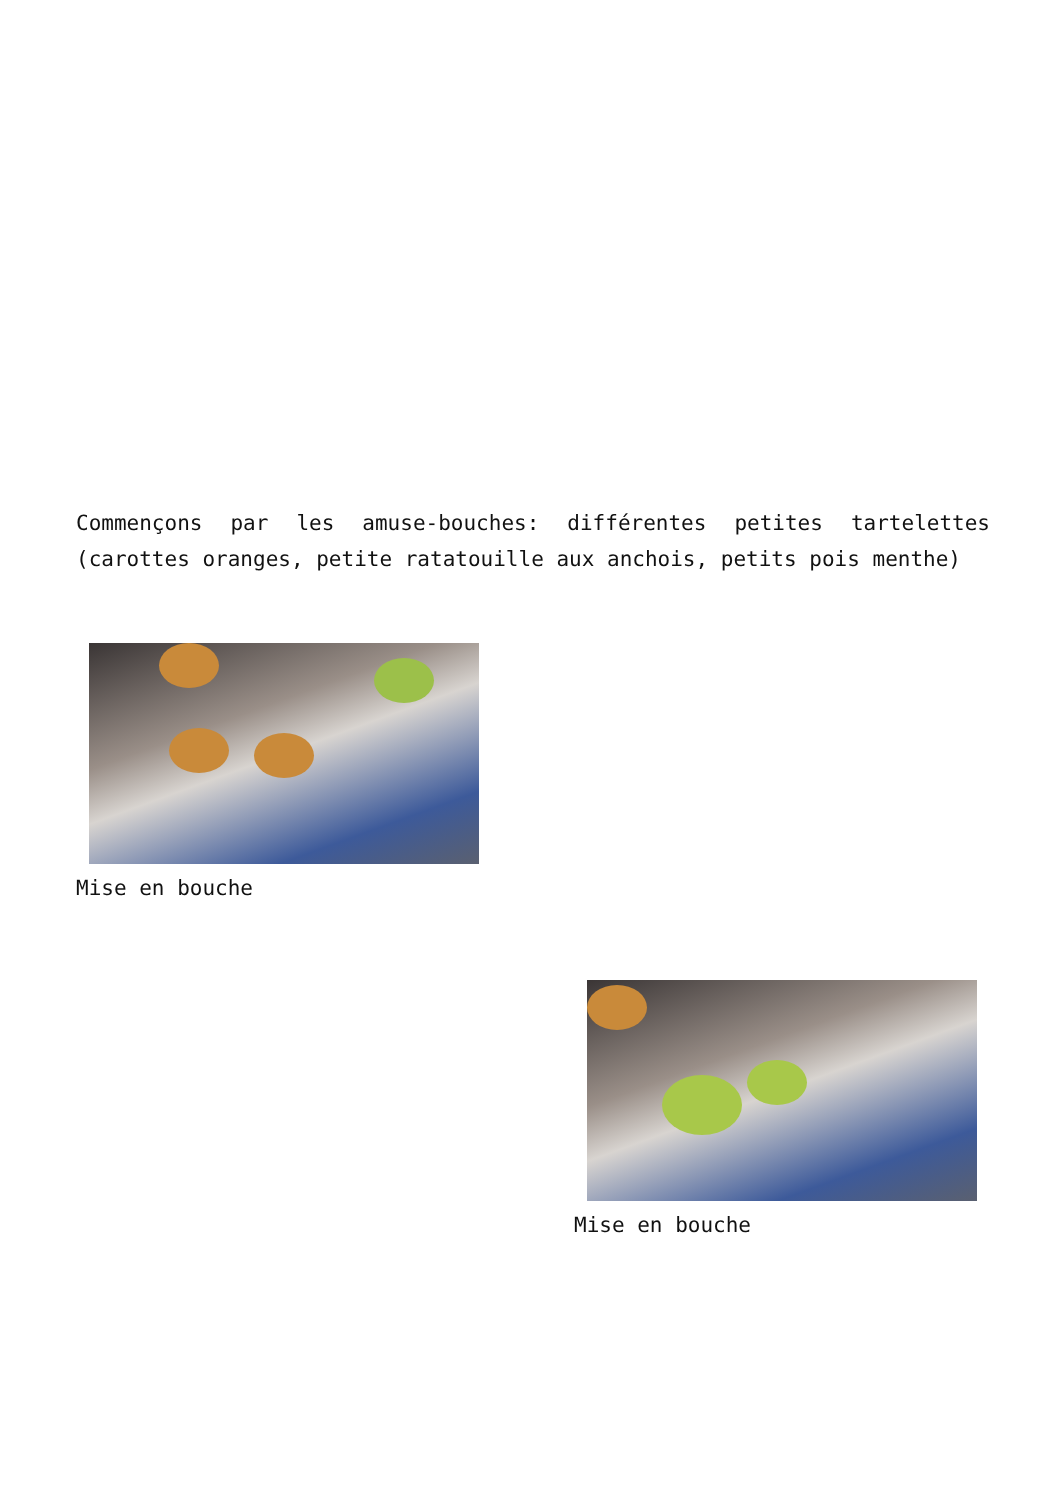Commençons par les amuse-bouches: différentes petites tartelettes (carottes oranges, petite ratatouille aux anchois, petits pois menthe)
Mise en bouche
Mise en bouche